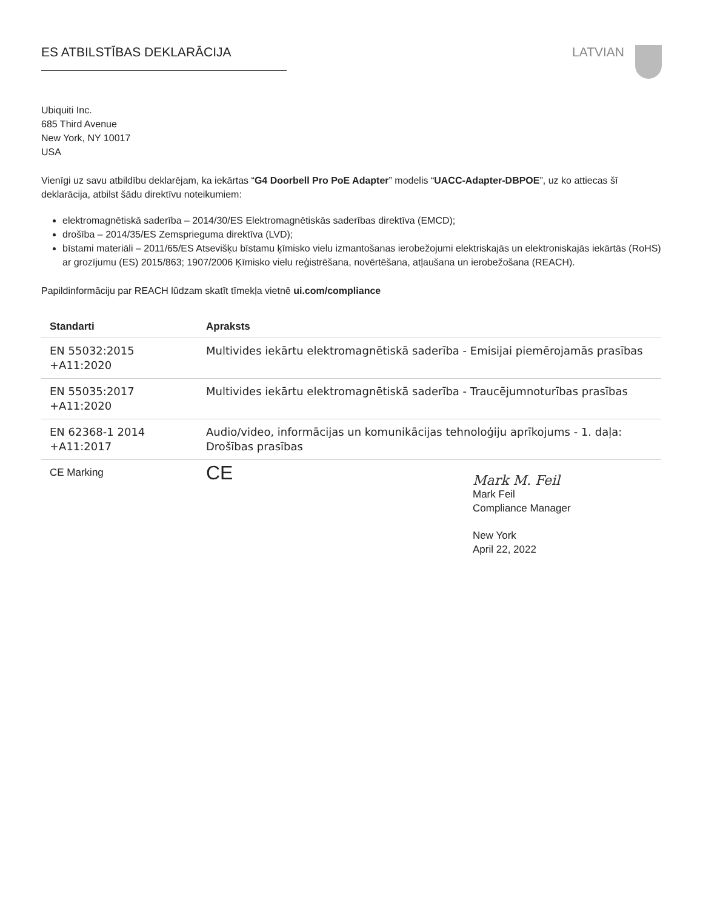ES ATBILSTĪBAS DEKLARĀCIJA LATVIAN
Ubiquiti Inc.
685 Third Avenue
New York, NY 10017
USA
Vienīgi uz savu atbildību deklarējam, ka iekārtas “G4 Doorbell Pro PoE Adapter” modelis “UACC-Adapter-DBPOE”, uz ko attiecas šī deklarācija, atbilst šādu direktīvu noteikumiem:
elektromagnētiskā saderība – 2014/30/ES Elektromagnētiskās saderības direktīva (EMCD);
drošība – 2014/35/ES Zemsprieguma direktīva (LVD);
bīstami materiāli – 2011/65/ES Atsevišķu bīstamu ķīmisko vielu izmantošanas ierobežojumi elektriskajās un elektroniskajās iekārtās (RoHS) ar grozījumu (ES) 2015/863; 1907/2006 Ķīmisko vielu reģistrēšana, novērtēšana, atļaušana un ierobežošana (REACH).
Papildinformāciju par REACH lūdzam skatīt tīmekļa vietnē ui.com/compliance
| Standarti | Apraksts |
| --- | --- |
| EN 55032:2015 +A11:2020 | Multivides iekārtu elektromagnētiskā saderība - Emisijai piemērojamās prasības |
| EN 55035:2017 +A11:2020 | Multivides iekārtu elektromagnētiskā saderība - Traucējumnoturības prasības |
| EN 62368-1 2014 +A11:2017 | Audio/video, informācijas un komunikācijas tehnoloģiju aprīkojums - 1. daļa: Drošības prasības |
| CE Marking | CE |
Mark M. Feil
Mark Feil
Compliance Manager
New York
April 22, 2022